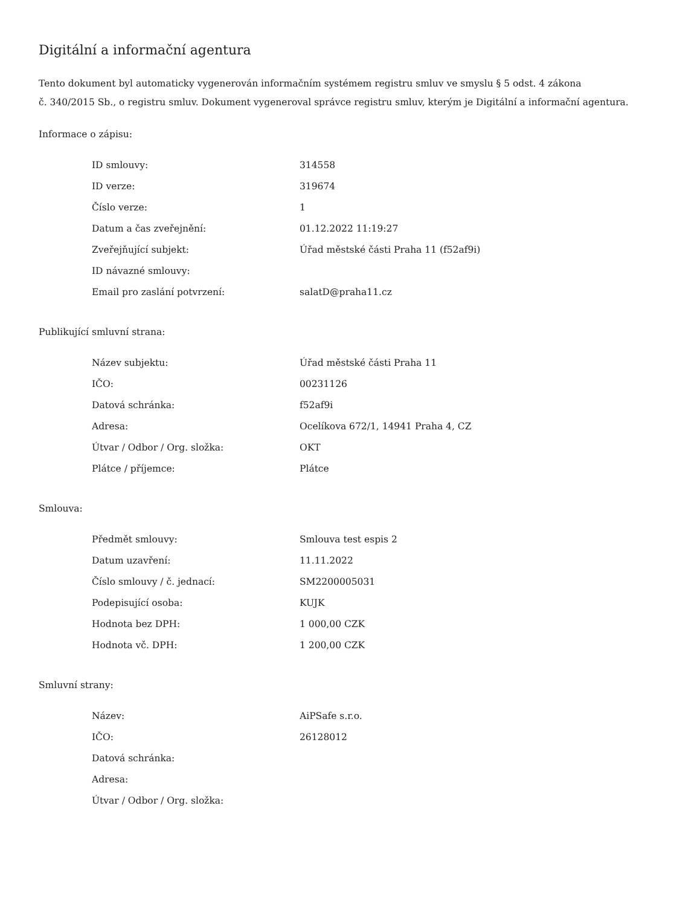Digitální a informační agentura
Tento dokument byl automaticky vygenerován informačním systémem registru smluv ve smyslu § 5 odst. 4 zákona
č. 340/2015 Sb., o registru smluv. Dokument vygeneroval správce registru smluv, kterým je Digitální a informační agentura.
Informace o zápisu:
| ID smlouvy: | 314558 |
| ID verze: | 319674 |
| Číslo verze: | 1 |
| Datum a čas zveřejnění: | 01.12.2022 11:19:27 |
| Zveřejňující subjekt: | Úřad městské části Praha 11 (f52af9i) |
| ID návazné smlouvy: | |
| Email pro zaslání potvrzení: | salatD@praha11.cz |
Publikující smluvní strana:
| Název subjektu: | Úřad městské části Praha 11 |
| IČO: | 00231126 |
| Datová schránka: | f52af9i |
| Adresa: | Ocelíkova 672/1, 14941 Praha 4, CZ |
| Útvar / Odbor / Org. složka: | OKT |
| Plátce / příjemce: | Plátce |
Smlouva:
| Předmět smlouvy: | Smlouva test espis 2 |
| Datum uzavření: | 11.11.2022 |
| Číslo smlouvy / č. jednací: | SM2200005031 |
| Podepisující osoba: | KUJK |
| Hodnota bez DPH: | 1 000,00 CZK |
| Hodnota vč. DPH: | 1 200,00 CZK |
Smluvní strany:
| Název: | AiPSafe s.r.o. |
| IČO: | 26128012 |
| Datová schránka: | |
| Adresa: | |
| Útvar / Odbor / Org. složka: | |